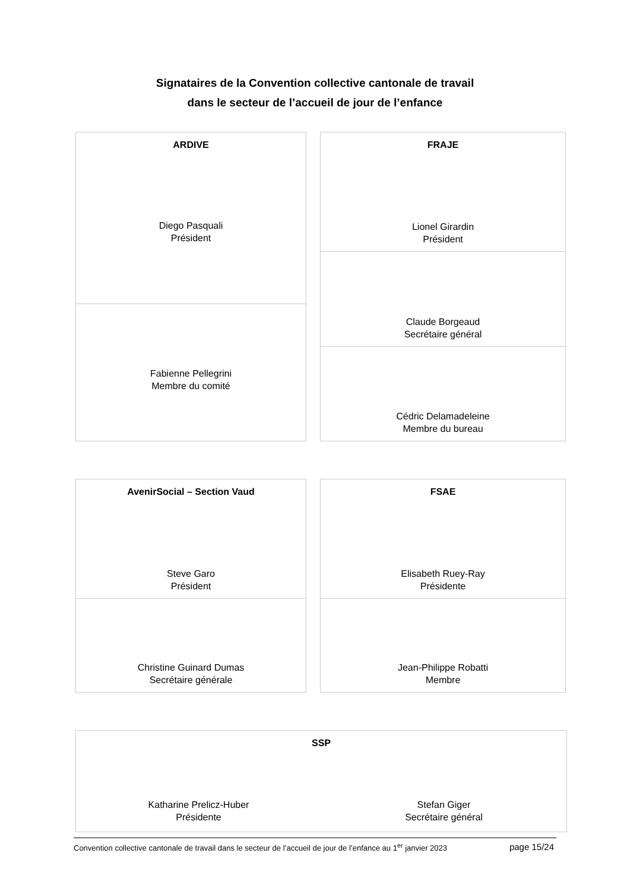Signataires de la Convention collective cantonale de travail
dans le secteur de l’accueil de jour de l’enfance
ARDIVE
Diego Pasquali
Président
Fabienne Pellegrini
Membre du comité
FRAJE
Lionel Girardin
Président
Claude Borgeaud
Secrétaire général
Cédric Delamadeleine
Membre du bureau
AvenirSocial – Section Vaud
Steve Garo
Président
Christine Guinard Dumas
Secrétaire générale
FSAE
Elisabeth Ruey-Ray
Présidente
Jean-Philippe Robatti
Membre
SSP
Katharine Prelicz-Huber
Présidente
Stefan Giger
Secrétaire général
Convention collective cantonale de travail dans le secteur de l’accueil de jour de l’enfance au 1<sup>er</sup> janvier 2023 page 15/24